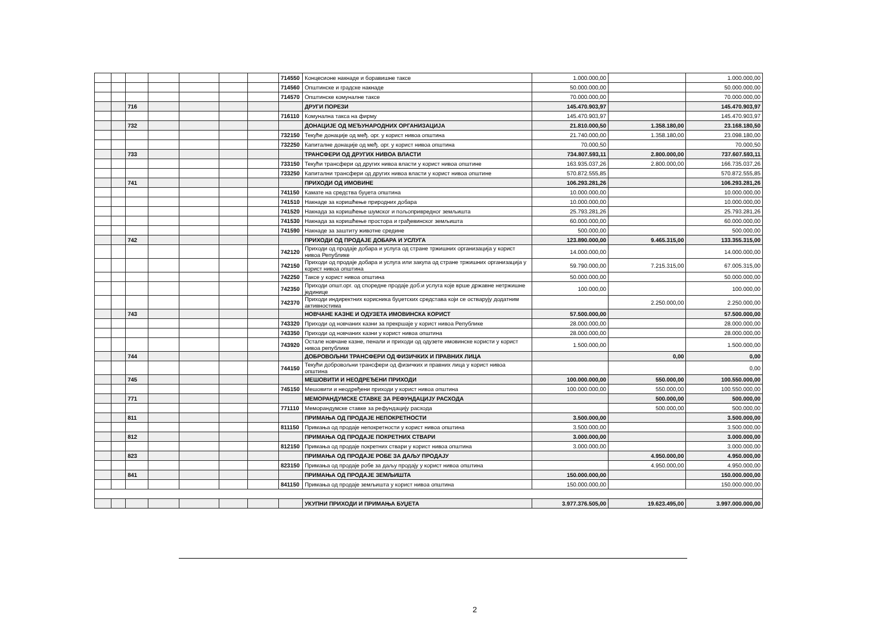| | | | | | | | 714550 | Концесионе накнаде и боравишне таксе | 1.000.000,00 | | 1.000.000,00 |
| | | | | | | | 714560 | Општинске и градске накнаде | 50.000.000,00 | | 50.000.000,00 |
| | | | | | | | 714570 | Општинске комуналне таксе | 70.000.000,00 | | 70.000.000,00 |
| | | 716 | | | | | | ДРУГИ ПОРЕЗИ | 145.470.903,97 | | 145.470.903,97 |
| | | | | | | | 716110 | Комунална такса на фирму | 145.470.903,97 | | 145.470.903,97 |
| | | 732 | | | | | | ДОНАЦИЈЕ ОД МЕЂУНАРОДНИХ ОРГАНИЗАЦИЈА | 21.810.000,50 | 1.358.180,00 | 23.168.180,50 |
| | | | | | | | 732150 | Текуће донације од међ. орг. у корист нивоа општина | 21.740.000,00 | 1.358.180,00 | 23.098.180,00 |
| | | | | | | | 732250 | Капиталне донације од међ. орг. у корист нивоа општина | 70.000,50 | | 70.000,50 |
| | | 733 | | | | | | ТРАНСФЕРИ ОД ДРУГИХ НИВОА ВЛАСТИ | 734.807.593,11 | 2.800.000,00 | 737.607.593,11 |
| | | | | | | | 733150 | Текући трансфери од других нивоа власти у корист нивоа општине | 163.935.037,26 | 2.800.000,00 | 166.735.037,26 |
| | | | | | | | 733250 | Капитални трансфери од других нивоа власти у корист нивоа општине | 570.872.555,85 | | 570.872.555,85 |
| | | 741 | | | | | | ПРИХОДИ ОД ИМОВИНЕ | 106.293.281,26 | | 106.293.281,26 |
| | | | | | | | 741150 | Камате на средства буџета општина | 10.000.000,00 | | 10.000.000,00 |
| | | | | | | | 741510 | Накнаде за коришћење природних добара | 10.000.000,00 | | 10.000.000,00 |
| | | | | | | | 741520 | Накнада за коришћење шумског и пољопривредног земљишта | 25.793.281,26 | | 25.793.281,26 |
| | | | | | | | 741530 | Накнада за коришћење простора и грађевинског земљишта | 60.000.000,00 | | 60.000.000,00 |
| | | | | | | | 741590 | Накнаде за заштиту животне средине | 500.000,00 | | 500.000,00 |
| | | 742 | | | | | | ПРИХОДИ ОД ПРОДАЈЕ ДОБАРА И УСЛУГА | 123.890.000,00 | 9.465.315,00 | 133.355.315,00 |
| | | | | | | | 742120 | Приходи од продаје добара и услуга од стране тржишних организација у корист нивоа Републике | 14.000.000,00 | | 14.000.000,00 |
| | | | | | | | 742150 | Приходи од продаје добара и услуга или закупа од стране тржишних организација у корист нивоа општина | 59.790.000,00 | 7.215.315,00 | 67.005.315,00 |
| | | | | | | | 742250 | Таксе у корист нивоа општина | 50.000.000,00 | | 50.000.000,00 |
| | | | | | | | 742350 | Приходи општ.орг. од споредне продаје доб.и услуга које врше државне нетржишне јединице | 100.000,00 | | 100.000,00 |
| | | | | | | | 742370 | Приходи индиректних корисника буџетских средстава који се остварују додатним активностима | | 2.250.000,00 | 2.250.000,00 |
| | | 743 | | | | | | НОВЧАНЕ КАЗНЕ И ОДУЗЕТА ИМОВИНСКА КОРИСТ | 57.500.000,00 | | 57.500.000,00 |
| | | | | | | | 743320 | Приходи од новчаних казни за прекршаје у корист нивоа Републике | 28.000.000,00 | | 28.000.000,00 |
| | | | | | | | 743350 | Приходи од новчаних казни у корист нивоа општина | 28.000.000,00 | | 28.000.000,00 |
| | | | | | | | 743920 | Остале новчане казне, пенали и приходи од одузете имовинске користи у корист нивоа републике | 1.500.000,00 | | 1.500.000,00 |
| | | 744 | | | | | | ДОБРОВОЉНИ ТРАНСФЕРИ ОД ФИЗИЧКИХ И ПРАВНИХ ЛИЦА | | 0,00 | 0,00 |
| | | | | | | | 744150 | Текући добровољни трансфери од физичких и правних лица у корист нивоа општина | | | 0,00 |
| | | 745 | | | | | | МЕШОВИТИ И НЕОДРЕЂЕНИ ПРИХОДИ | 100.000.000,00 | 550.000,00 | 100.550.000,00 |
| | | | | | | | 745150 | Мешовити и неодређени приходи у корист нивоа општина | 100.000.000,00 | 550.000,00 | 100.550.000,00 |
| | | 771 | | | | | | МЕМОРАНДУМСКЕ СТАВКЕ ЗА РЕФУНДАЦИЈУ РАСХОДА | | 500.000,00 | 500.000,00 |
| | | | | | | | 771110 | Меморандумске ставке за рефундацију расхода | | 500.000,00 | 500.000,00 |
| | | 811 | | | | | | ПРИМАЊА ОД ПРОДАЈЕ НЕПОКРЕТНОСТИ | 3.500.000,00 | | 3.500.000,00 |
| | | | | | | | 811150 | Примања од продаје непокретности у корист нивоа општина | 3.500.000,00 | | 3.500.000,00 |
| | | 812 | | | | | | ПРИМАЊА ОД ПРОДАЈЕ ПОКРЕТНИХ СТВАРИ | 3.000.000,00 | | 3.000.000,00 |
| | | | | | | | 812150 | Примања од продаје покретних ствари у корист нивоа општина | 3.000.000,00 | | 3.000.000,00 |
| | | 823 | | | | | | ПРИМАЊА ОД ПРОДАЈЕ РОБЕ ЗА ДАЉУ ПРОДАЈУ | | 4.950.000,00 | 4.950.000,00 |
| | | | | | | | 823150 | Примања од продаје робе за даљу продају у корист нивоа општина | | 4.950.000,00 | 4.950.000,00 |
| | | 841 | | | | | | ПРИМАЊА ОД ПРОДАЈЕ ЗЕМЉИШТА | 150.000.000,00 | | 150.000.000,00 |
| | | | | | | | 841150 | Примања од продаје земљишта у корист нивоа општина | 150.000.000,00 | | 150.000.000,00 |
| | | | | | | | | УКУПНИ ПРИХОДИ И ПРИМАЊА БУЏЕТА | 3.977.376.505,00 | 19.623.495,00 | 3.997.000.000,00 |
2